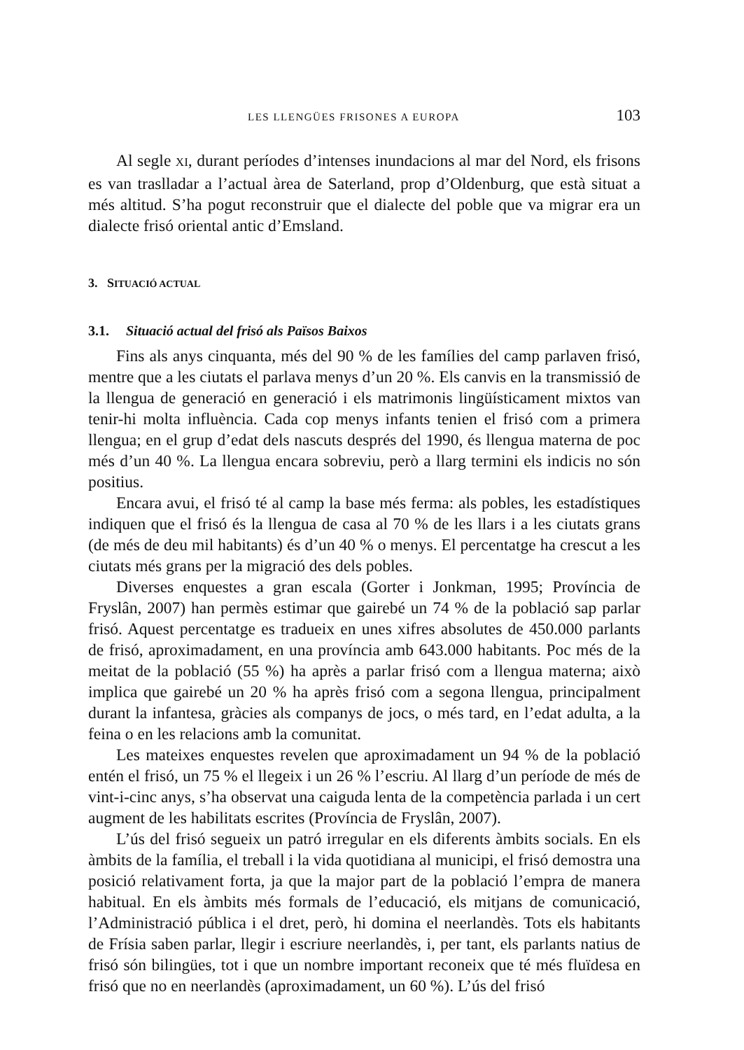LES LLENGÜES FRISONES A EUROPA 103
Al segle XI, durant períodes d’intenses inundacions al mar del Nord, els frisons es van traslladar a l’actual àrea de Saterland, prop d’Oldenburg, que està situat a més altitud. S’ha pogut reconstruir que el dialecte del poble que va migrar era un dialecte frisó oriental antic d’Emsland.
3. SITUACIÓ ACTUAL
3.1. Situació actual del frisó als Països Baixos
Fins als anys cinquanta, més del 90 % de les famílies del camp parlaven frisó, mentre que a les ciutats el parlava menys d’un 20 %. Els canvis en la transmissió de la llengua de generació en generació i els matrimonis lingüísticament mixtos van tenir-hi molta influència. Cada cop menys infants tenien el frisó com a primera llengua; en el grup d’edat dels nascuts després del 1990, és llengua materna de poc més d’un 40 %. La llengua encara sobreviu, però a llarg termini els indicis no són positius.
Encara avui, el frisó té al camp la base més ferma: als pobles, les estadístiques indiquen que el frisó és la llengua de casa al 70 % de les llars i a les ciutats grans (de més de deu mil habitants) és d’un 40 % o menys. El percentatge ha crescut a les ciutats més grans per la migració des dels pobles.
Diverses enquestes a gran escala (Gorter i Jonkman, 1995; Província de Fryslân, 2007) han permès estimar que gairebé un 74 % de la població sap parlar frisó. Aquest percentatge es tradueix en unes xifres absolutes de 450.000 parlants de frisó, aproximadament, en una província amb 643.000 habitants. Poc més de la meitat de la població (55 %) ha après a parlar frisó com a llengua materna; això implica que gairebé un 20 % ha après frisó com a segona llengua, principalment durant la infantesa, gràcies als companys de jocs, o més tard, en l’edat adulta, a la feina o en les relacions amb la comunitat.
Les mateixes enquestes revelen que aproximadament un 94 % de la població entén el frisó, un 75 % el llegeix i un 26 % l’escriu. Al llarg d’un període de més de vint-i-cinc anys, s’ha observat una caiguda lenta de la competència parlada i un cert augment de les habilitats escrites (Província de Fryslân, 2007).
L’ús del frisó segueix un patró irregular en els diferents àmbits socials. En els àmbits de la família, el treball i la vida quotidiana al municipi, el frisó demostra una posició relativament forta, ja que la major part de la població l’empra de manera habitual. En els àmbits més formals de l’educació, els mitjans de comunicació, l’Administració pública i el dret, però, hi domina el neerlandès. Tots els habitants de Frísia saben parlar, llegir i escriure neerlandès, i, per tant, els parlants natius de frisó són bilingües, tot i que un nombre important reconeix que té més fluïdesa en frisó que no en neerlandès (aproximadament, un 60 %). L’ús del frisó